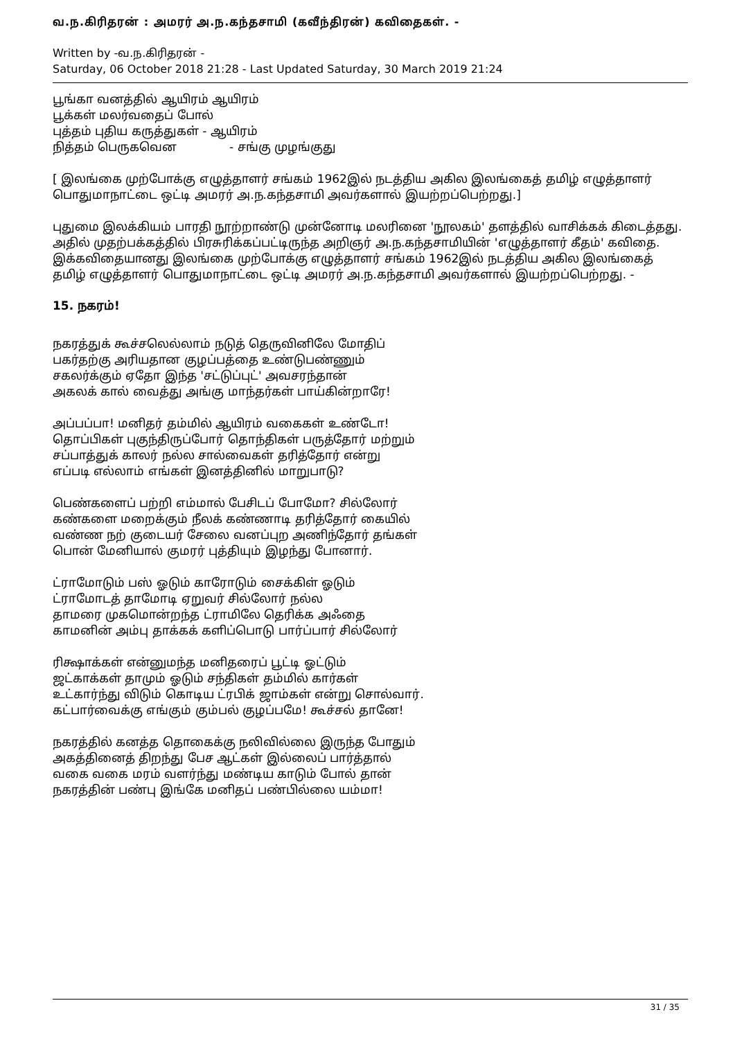வ.ந.கிரிதரன் : அமரர் அ.ந.கந்தசாமி (கவீந்திரன்) கவிதைகள். -
Written by -வ.ந.கிரிதரன் -
Saturday, 06 October 2018 21:28 - Last Updated Saturday, 30 March 2019 21:24
பூங்கா வனத்தில் ஆயிரம் ஆயிரம்
பூக்கள் மலர்வதைப் போல்
புத்தம் புதிய கருத்துகள் - ஆயிரம்
நித்தம் பெருகவென - சங்கு முழங்குது
[ இலங்கை முற்போக்கு எழுத்தாளர் சங்கம் 1962இல் நடத்திய அகில இலங்கைத் தமிழ் எழுத்தாளர் பொதுமாநாட்டை ஒட்டி அமரர் அ.ந.கந்தசாமி அவர்களால் இயற்றப்பெற்றது.]
புதுமை இலக்கியம் பாரதி நூற்றாண்டு முன்னோடி மலரினை 'நூலகம்' தளத்தில் வாசிக்கக் கிடைத்தது. அதில் முதற்பக்கத்தில் பிரசுரிக்கப்பட்டிருந்த அறிஞர் அ.ந.கந்தசாமியின் 'எழுத்தாளர் கீதம்' கவிதை. இக்கவிதையானது இலங்கை முற்போக்கு எழுத்தாளர் சங்கம் 1962இல் நடத்திய அகில இலங்கைத் தமிழ் எழுத்தாளர் பொதுமாநாட்டை ஒட்டி அமரர் அ.ந.கந்தசாமி அவர்களால் இயற்றப்பெற்றது. -
15. நகரம்!
நகரத்துக் கூச்சலெல்லாம் நடுத் தெருவினிலே மோதிப்
பகர்தற்கு அரியதான குழப்பத்தை உண்டுபண்ணும்
சகலர்க்கும் ஏதோ இந்த 'சட்டுப்புட்' அவசரந்தான்
அகலக் கால் வைத்து அங்கு மாந்தர்கள் பாய்கின்றாரே!
அப்பப்பா! மனிதர் தம்மில் ஆயிரம் வகைகள் உண்டோ!
தொப்பிகள் புகுந்திருப்போர் தொந்திகள் பருத்தோர் மற்றும்
சப்பாத்துக் காலர் நல்ல சால்வைகள் தரித்தோர் என்று
எப்படி எல்லாம் எங்கள் இனத்தினில் மாறுபாடு?
பெண்களைப் பற்றி எம்மால் பேசிடப் போமோ? சில்லோர்
கண்களை மறைக்கும் நீலக் கண்ணாடி தரித்தோர் கையில்
வண்ண நற் குடையர் சேலை வனப்புற அணிந்தோர் தங்கள்
பொன் மேனியால் குமரர் புத்தியும் இழந்து போனார்.
ட்ராமோடும் பஸ் ஓடும் காரோடும் சைக்கிள் ஓடும்
ட்ராமோடத் தாமோடி ஏறுவர் சில்லோர் நல்ல
தாமரை முகமொன்றந்த ட்ராமிலே தெரிக்க அஃதை
காமனின் அம்பு தாக்கக் களிப்பொடு பார்ப்பார் சில்லோர்
ரிக்ஷாக்கள் என்னுமந்த மனிதரைப் பூட்டி ஓட்டும்
ஜட்காக்கள் தாமும் ஓடும் சந்திகள் தம்மில் கார்கள்
உட்கார்ந்து விடும் கொடிய ட்ரபிக் ஜாம்கள் என்று சொல்வார்.
கட்பார்வைக்கு எங்கும் கும்பல் குழப்பமே! கூச்சல் தானே!
நகரத்தில் கனத்த தொகைக்கு நலிவில்லை இருந்த போதும்
அகத்தினைத் திறந்து பேச ஆட்கள் இல்லைப் பார்த்தால்
வகை வகை மரம் வளர்ந்து மண்டிய காடும் போல் தான்
நகரத்தின் பண்பு இங்கே மனிதப் பண்பில்லை யம்மா!
31 / 35